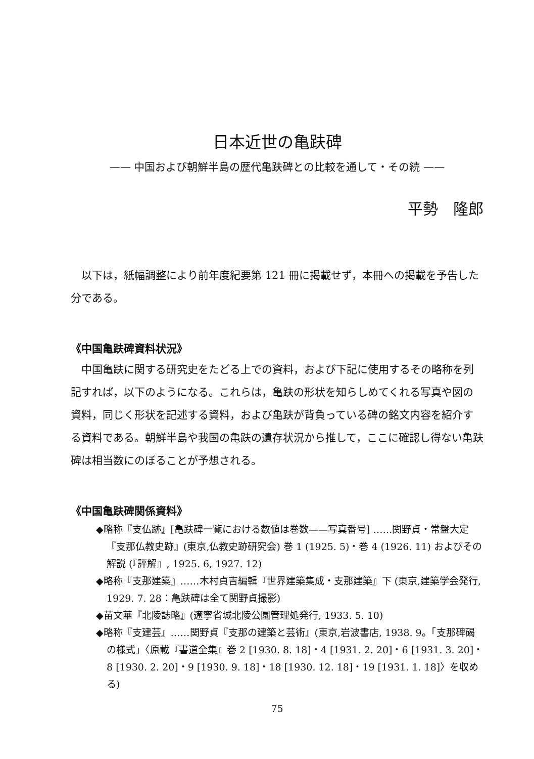日本近世の亀趺碑
—— 中国および朝鮮半島の歴代亀趺碑との比較を通して・その続 ——
平勢　隆郎
以下は，紙幅調整により前年度紀要第 121 冊に掲載せず，本冊への掲載を予告した分である。
《中国亀趺碑資料状況》
中国亀趺に関する研究史をたどる上での資料，および下記に使用するその略称を列記すれば，以下のようになる。これらは，亀趺の形状を知らしめてくれる写真や図の資料，同じく形状を記述する資料，および亀趺が背負っている碑の銘文内容を紹介する資料である。朝鮮半島や我国の亀趺の遺存状況から推して，ここに確認し得ない亀趺碑は相当数にのぼることが予想される。
《中国亀趺碑関係資料》
◆略称『支仏跡』[亀趺碑一覧における数値は巻数——写真番号] ……関野貞・常盤大定『支那仏教史跡』(東京,仏教史跡研究会) 巻 1 (1925. 5)・巻 4 (1926. 11) およびその解説 (『評解』, 1925. 6, 1927. 12)
◆略称『支那建築』……木村貞吉編輯『世界建築集成・支那建築』下 (東京,建築学会発行, 1929. 7. 28：亀趺碑は全て関野貞撮影)
◆苗文華『北陵誌略』(遼寧省城北陵公園管理処発行, 1933. 5. 10)
◆略称『支建芸』……関野貞『支那の建築と芸術』(東京,岩波書店, 1938. 9。「支那碑碣の様式」〈原載『書道全集』巻 2 [1930. 8. 18]・4 [1931. 2. 20]・6 [1931. 3. 20]・8 [1930. 2. 20]・9 [1930. 9. 18]・18 [1930. 12. 18]・19 [1931. 1. 18]〉を収める)
75